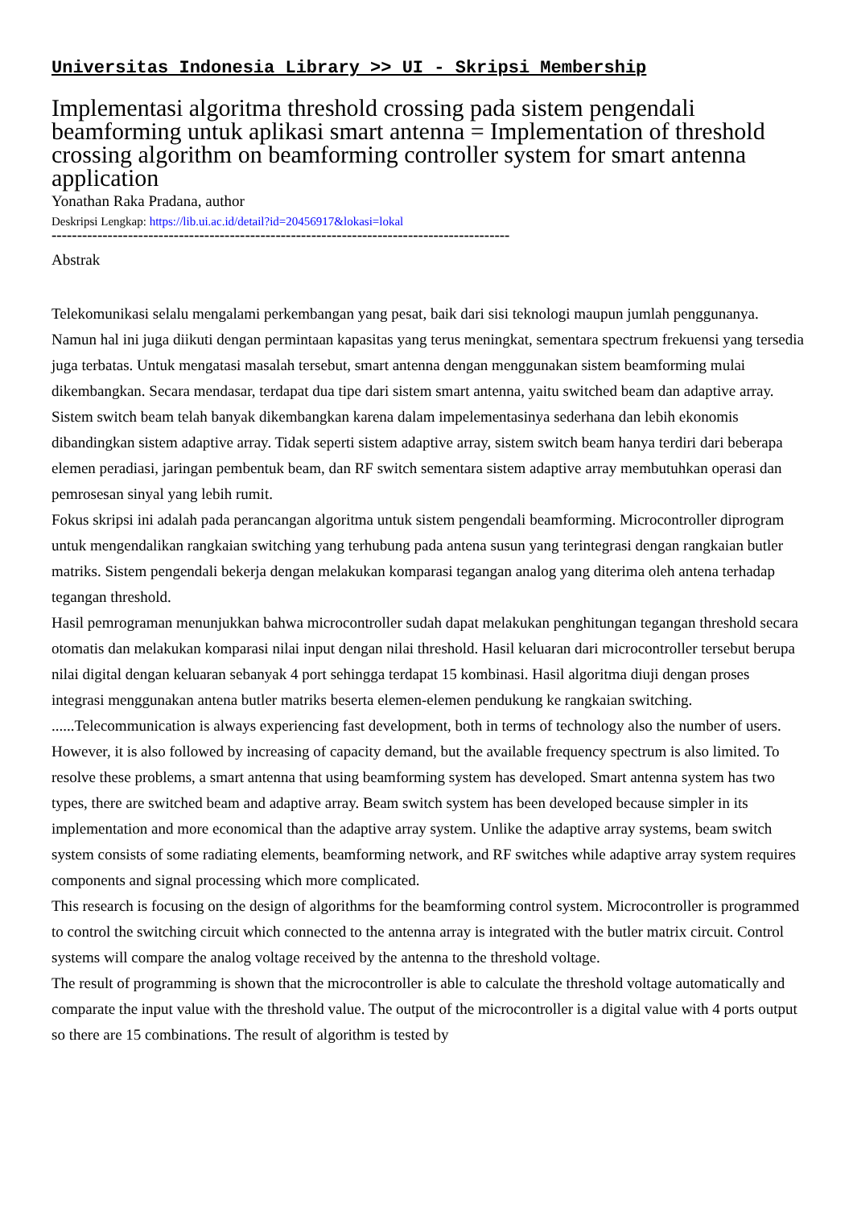Universitas Indonesia Library >> UI - Skripsi Membership
Implementasi algoritma threshold crossing pada sistem pengendali beamforming untuk aplikasi smart antenna = Implementation of threshold crossing algorithm on beamforming controller system for smart antenna application
Yonathan Raka Pradana, author
Deskripsi Lengkap: https://lib.ui.ac.id/detail?id=20456917&lokasi=lokal
------------------------------------------------------------------------------------------
Abstrak
Telekomunikasi selalu mengalami perkembangan yang pesat, baik dari sisi teknologi maupun jumlah penggunanya. Namun hal ini juga diikuti dengan permintaan kapasitas yang terus meningkat, sementara spectrum frekuensi yang tersedia juga terbatas. Untuk mengatasi masalah tersebut, smart antenna dengan menggunakan sistem beamforming mulai dikembangkan. Secara mendasar, terdapat dua tipe dari sistem smart antenna, yaitu switched beam dan adaptive array. Sistem switch beam telah banyak dikembangkan karena dalam impelementasinya sederhana dan lebih ekonomis dibandingkan sistem adaptive array. Tidak seperti sistem adaptive array, sistem switch beam hanya terdiri dari beberapa elemen peradiasi, jaringan pembentuk beam, dan RF switch sementara sistem adaptive array membutuhkan operasi dan pemrosesan sinyal yang lebih rumit.
Fokus skripsi ini adalah pada perancangan algoritma untuk sistem pengendali beamforming. Microcontroller diprogram untuk mengendalikan rangkaian switching yang terhubung pada antena susun yang terintegrasi dengan rangkaian butler matriks. Sistem pengendali bekerja dengan melakukan komparasi tegangan analog yang diterima oleh antena terhadap tegangan threshold.
Hasil pemrograman menunjukkan bahwa microcontroller sudah dapat melakukan penghitungan tegangan threshold secara otomatis dan melakukan komparasi nilai input dengan nilai threshold. Hasil keluaran dari microcontroller tersebut berupa nilai digital dengan keluaran sebanyak 4 port sehingga terdapat 15 kombinasi. Hasil algoritma diuji dengan proses integrasi menggunakan antena butler matriks beserta elemen-elemen pendukung ke rangkaian switching.
......Telecommunication is always experiencing fast development, both in terms of technology also the number of users. However, it is also followed by increasing of capacity demand, but the available frequency spectrum is also limited. To resolve these problems, a smart antenna that using beamforming system has developed. Smart antenna system has two types, there are switched beam and adaptive array. Beam switch system has been developed because simpler in its implementation and more economical than the adaptive array system. Unlike the adaptive array systems, beam switch system consists of some radiating elements, beamforming network, and RF switches while adaptive array system requires components and signal processing which more complicated.
This research is focusing on the design of algorithms for the beamforming control system. Microcontroller is programmed to control the switching circuit which connected to the antenna array is integrated with the butler matrix circuit. Control systems will compare the analog voltage received by the antenna to the threshold voltage.
The result of programming is shown that the microcontroller is able to calculate the threshold voltage automatically and comparate the input value with the threshold value. The output of the microcontroller is a digital value with 4 ports output so there are 15 combinations. The result of algorithm is tested by